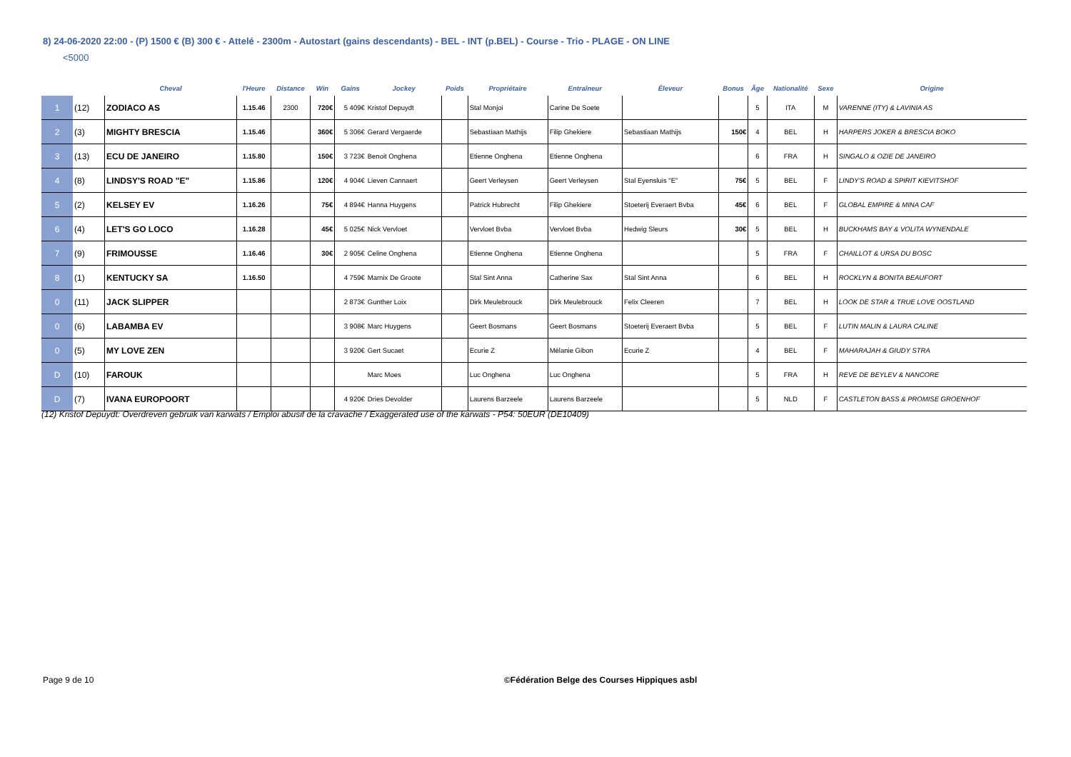8) 24-06-2020 22:00 - (P) 1500 € (B) 300 € - Attelé - 2300m - Autostart (gains descendants) - BEL - INT (p.BEL) - Course - Trio - PLAGE - ON LINE
<5000
| | | Cheval | l'Heure | Distance | Win | Gains | Jockey | Poids | Propriétaire | Entraîneur | Éleveur | Bonus | Âge | Nationalité | Sexe | Origine |
| --- | --- | --- | --- | --- | --- | --- | --- | --- | --- | --- | --- | --- | --- | --- | --- | --- |
| 1 | (12) | ZODIACO AS | 1.15.46 | 2300 | 720€ | 5 409€ | Kristof Depuydt | | Stal Monjoi | Carine De Soete | | | 5 | ITA | M | VARENNE (ITY) & LAVINIA AS |
| 2 | (3) | MIGHTY BRESCIA | 1.15.46 | | 360€ | 5 306€ | Gerard Vergaerde | | Sebastiaan Mathijs | Filip Ghekiere | Sebastiaan Mathijs | 150€ | 4 | BEL | H | HARPERS JOKER & BRESCIA BOKO |
| 3 | (13) | ECU DE JANEIRO | 1.15.80 | | 150€ | 3 723€ | Benoit Onghena | | Etienne Onghena | Etienne Onghena | | | 6 | FRA | H | SINGALO & OZIE DE JANEIRO |
| 4 | (8) | LINDSY'S ROAD "E" | 1.15.86 | | 120€ | 4 904€ | Lieven Cannaert | | Geert Verleysen | Geert Verleysen | Stal Eyensluis "E" | 75€ | 5 | BEL | F | LINDY'S ROAD & SPIRIT KIEVITSHOF |
| 5 | (2) | KELSEY EV | 1.16.26 | | 75€ | 4 894€ | Hanna Huygens | | Patrick Hubrecht | Filip Ghekiere | Stoeterij Everaert Bvba | 45€ | 6 | BEL | F | GLOBAL EMPIRE & MINA CAF |
| 6 | (4) | LET'S GO LOCO | 1.16.28 | | 45€ | 5 025€ | Nick Vervloet | | Vervloet Bvba | Vervloet Bvba | Hedwig Sleurs | 30€ | 5 | BEL | H | BUCKHAMS BAY & VOLITA WYNENDALE |
| 7 | (9) | FRIMOUSSE | 1.16.46 | | 30€ | 2 905€ | Celine Onghena | | Etienne Onghena | Etienne Onghena | | | 5 | FRA | F | CHAILLOT & URSA DU BOSC |
| 8 | (1) | KENTUCKY SA | 1.16.50 | | | 4 759€ | Marnix De Groote | | Stal Sint Anna | Catherine Sax | Stal Sint Anna | | 6 | BEL | H | ROCKLYN & BONITA BEAUFORT |
| 0 | (11) | JACK SLIPPER | | | | 2 873€ | Gunther Loix | | Dirk Meulebrouck | Dirk Meulebrouck | Felix Cleeren | | 7 | BEL | H | LOOK DE STAR & TRUE LOVE OOSTLAND |
| 0 | (6) | LABAMBA EV | | | | 3 908€ | Marc Huygens | | Geert Bosmans | Geert Bosmans | Stoeterij Everaert Bvba | | 5 | BEL | F | LUTIN MALIN & LAURA CALINE |
| 0 | (5) | MY LOVE ZEN | | | | 3 920€ | Gert Sucaet | | Ecurie Z | Mélanie Gibon | Ecurie Z | | 4 | BEL | F | MAHARAJAH & GIUDY STRA |
| D | (10) | FAROUK | | | | | Marc Moes | | Luc Onghena | Luc Onghena | | | 5 | FRA | H | REVE DE BEYLEV & NANCORE |
| D | (7) | IVANA EUROPOORT | | | | 4 920€ | Dries Devolder | | Laurens Barzeele | Laurens Barzeele | | | 5 | NLD | F | CASTLETON BASS & PROMISE GROENHOF |
(12) Kristof Depuydt: Overdreven gebruik van karwats / Emploi abusif de la cravache / Exaggerated use of the karwats - P54: 50EUR (DE10409)
Page 9 de 10 ©Fédération Belge des Courses Hippiques asbl